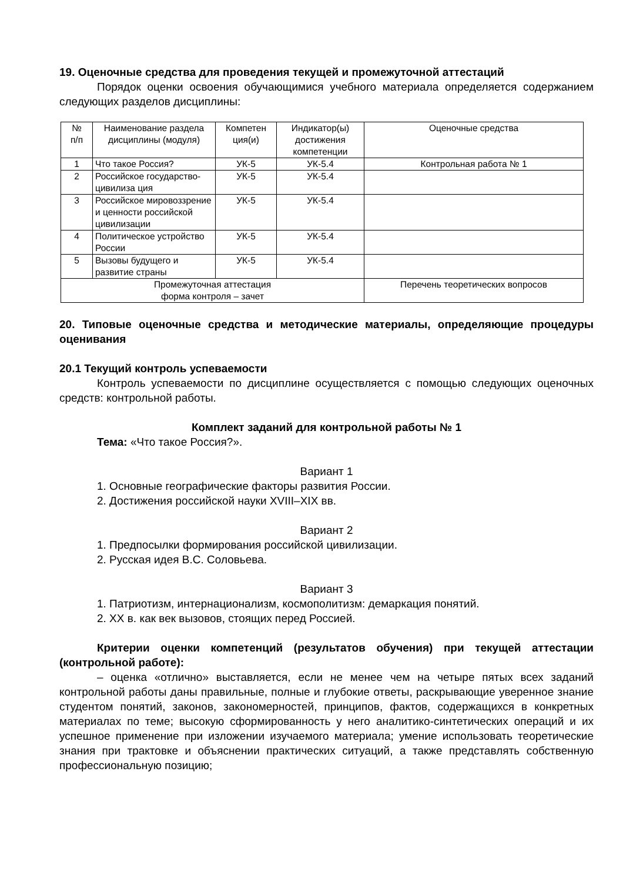19. Оценочные средства для проведения текущей и промежуточной аттестаций
Порядок оценки освоения обучающимися учебного материала определяется содержанием следующих разделов дисциплины:
| № п/п | Наименование раздела дисциплины (модуля) | Компетен ция(и) | Индикатор(ы) достижения компетенции | Оценочные средства |
| --- | --- | --- | --- | --- |
| 1 | Что такое Россия? | УК-5 | УК-5.4 | Контрольная работа № 1 |
| 2 | Российское государство-цивилиза ция | УК-5 | УК-5.4 | |
| 3 | Российское мировоззрение и ценности российской цивилизации | УК-5 | УК-5.4 | |
| 4 | Политическое устройство России | УК-5 | УК-5.4 | |
| 5 | Вызовы будущего и развитие страны | УК-5 | УК-5.4 | |
| Промежуточная аттестация форма контроля – зачет | | | | Перечень теоретических вопросов |
20. Типовые оценочные средства и методические материалы, определяющие процедуры оценивания
20.1 Текущий контроль успеваемости
Контроль успеваемости по дисциплине осуществляется с помощью следующих оценочных средств: контрольной работы.
Комплект заданий для контрольной работы № 1
Тема: «Что такое Россия?».
Вариант 1
1. Основные географические факторы развития России.
2. Достижения российской науки XVIII–XIX вв.
Вариант 2
1. Предпосылки формирования российской цивилизации.
2. Русская идея В.С. Соловьева.
Вариант 3
1. Патриотизм, интернационализм, космополитизм: демаркация понятий.
2. XX в. как век вызовов, стоящих перед Россией.
Критерии оценки компетенций (результатов обучения) при текущей аттестации (контрольной работе):
– оценка «отлично» выставляется, если не менее чем на четыре пятых всех заданий контрольной работы даны правильные, полные и глубокие ответы, раскрывающие уверенное знание студентом понятий, законов, закономерностей, принципов, фактов, содержащихся в конкретных материалах по теме; высокую сформированность у него аналитико-синтетических операций и их успешное применение при изложении изучаемого материала; умение использовать теоретические знания при трактовке и объяснении практических ситуаций, а также представлять собственную профессиональную позицию;